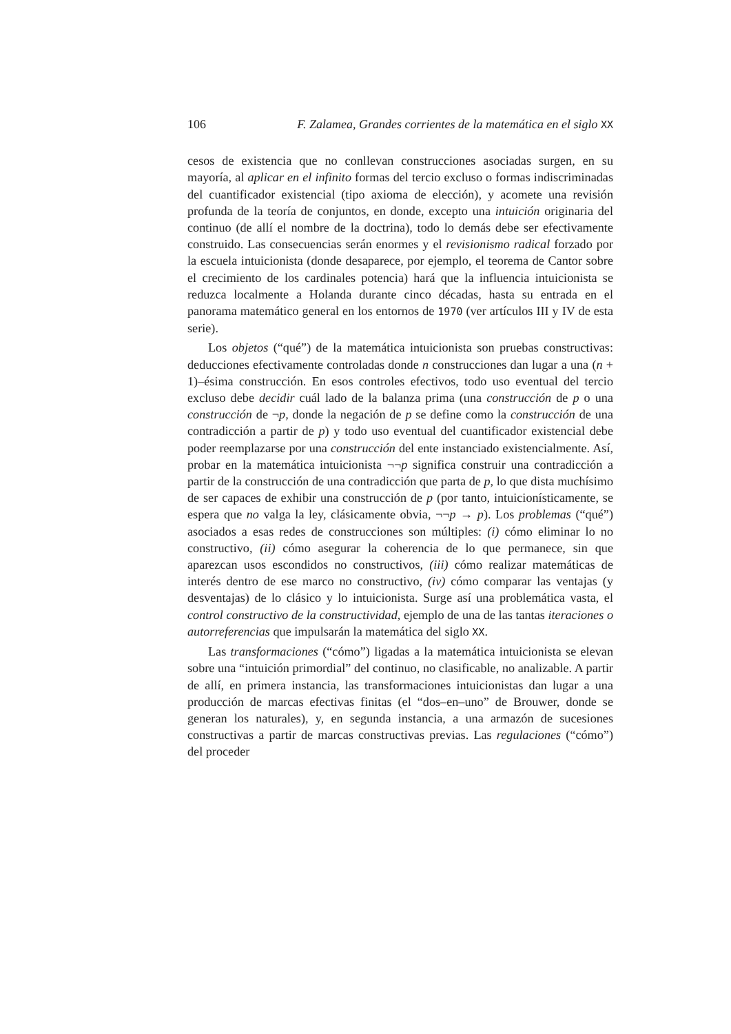106 F. Zalamea, Grandes corrientes de la matemática en el siglo XX
cesos de existencia que no conllevan construcciones asociadas surgen, en su mayoría, al aplicar en el infinito formas del tercio excluso o formas indiscriminadas del cuantificador existencial (tipo axioma de elección), y acomete una revisión profunda de la teoría de conjuntos, en donde, excepto una intuición originaria del continuo (de allí el nombre de la doctrina), todo lo demás debe ser efectivamente construido. Las consecuencias serán enormes y el revisionismo radical forzado por la escuela intuicionista (donde desaparece, por ejemplo, el teorema de Cantor sobre el crecimiento de los cardinales potencia) hará que la influencia intuicionista se reduzca localmente a Holanda durante cinco décadas, hasta su entrada en el panorama matemático general en los entornos de 1970 (ver artículos III y IV de esta serie).
Los objetos (“qué”) de la matemática intuicionista son pruebas constructivas: deducciones efectivamente controladas donde n construcciones dan lugar a una (n + 1)–ésima construcción. En esos controles efectivos, todo uso eventual del tercio excluso debe decidir cuál lado de la balanza prima (una construcción de p o una construcción de ¬p, donde la negación de p se define como la construcción de una contradicción a partir de p) y todo uso eventual del cuantificador existencial debe poder reemplazarse por una construcción del ente instanciado existencialmente. Así, probar en la matemática intuicionista ¬¬p significa construir una contradicción a partir de la construcción de una contradicción que parta de p, lo que dista muchísimo de ser capaces de exhibir una construcción de p (por tanto, intuicionísticamente, se espera que no valga la ley, clásicamente obvia, ¬¬p → p). Los problemas (“qué”) asociados a esas redes de construcciones son múltiples: (i) cómo eliminar lo no constructivo, (ii) cómo asegurar la coherencia de lo que permanece, sin que aparezcan usos escondidos no constructivos, (iii) cómo realizar matemáticas de interés dentro de ese marco no constructivo, (iv) cómo comparar las ventajas (y desventajas) de lo clásico y lo intuicionista. Surge así una problemática vasta, el control constructivo de la constructividad, ejemplo de una de las tantas iteraciones o autorreferencias que impulsarán la matemática del siglo XX.
Las transformaciones (“cómo”) ligadas a la matemática intuicionista se elevan sobre una “intuición primordial” del continuo, no clasificable, no analizable. A partir de allí, en primera instancia, las transformaciones intuicionistas dan lugar a una producción de marcas efectivas finitas (el “dos–en–uno” de Brouwer, donde se generan los naturales), y, en segunda instancia, a una armazón de sucesiones constructivas a partir de marcas constructivas previas. Las regulaciones (“cómo”) del proceder